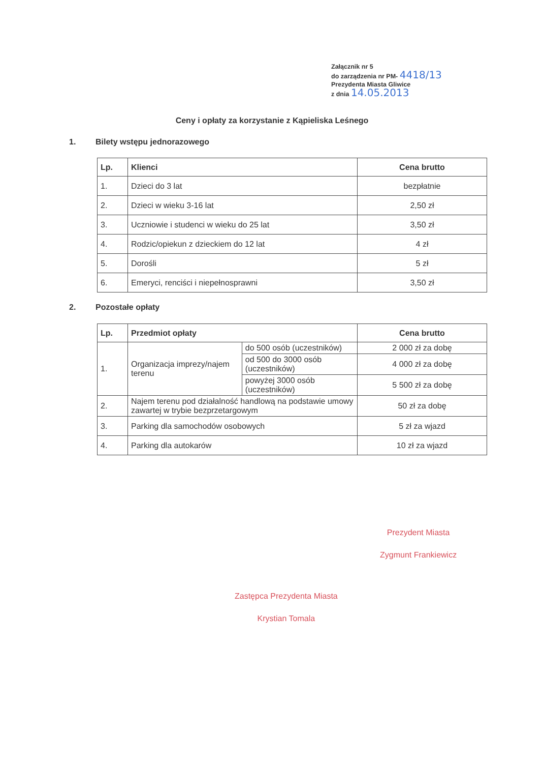Załącznik nr 5
do zarządzenia nr PM- 4418/13
Prezydenta Miasta Gliwice
z dnia 14.05.2013
Ceny i opłaty za korzystanie z Kąpieliska Leśnego
1. Bilety wstępu jednorazowego
| Lp. | Klienci | Cena brutto |
| --- | --- | --- |
| 1. | Dzieci do 3 lat | bezpłatnie |
| 2. | Dzieci w wieku 3-16 lat | 2,50 zł |
| 3. | Uczniowie i studenci w wieku do 25 lat | 3,50 zł |
| 4. | Rodzic/opiekun z dzieckiem do 12 lat | 4 zł |
| 5. | Dorośli | 5 zł |
| 6. | Emeryci, renciści i niepełnosprawni | 3,50 zł |
2. Pozostałe opłaty
| Lp. | Przedmiot opłaty | | Cena brutto |
| --- | --- | --- | --- |
| 1. | Organizacja imprezy/najem terenu | do 500 osób (uczestników) | 2 000 zł za dobę |
| | | od 500 do 3000 osób (uczestników) | 4 000 zł za dobę |
| | | powyżej 3000 osób (uczestników) | 5 500 zł za dobę |
| 2. | Najem terenu pod działalność handlową na podstawie umowy zawartej w trybie bezprzetargowym | | 50 zł za dobę |
| 3. | Parking dla samochodów osobowych | | 5 zł za wjazd |
| 4. | Parking dla autokarów | | 10 zł za wjazd |
Prezydent Miasta
Zygmunt Frankiewicz
Zastępca Prezydenta Miasta
Krystian Tomala